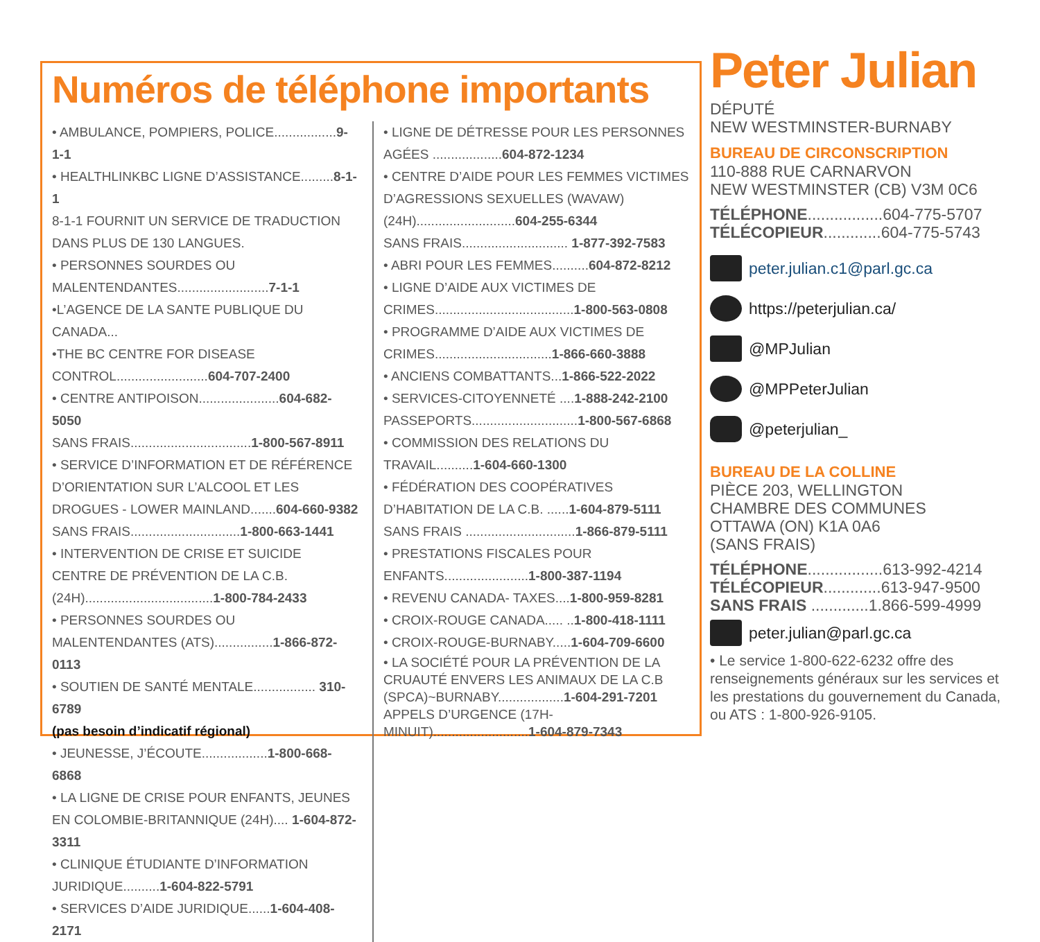Numéros de téléphone importants
• AMBULANCE, POMPIERS, POLICE.................9-1-1
• HEALTHLINKBC LIGNE D’ASSISTANCE.........8-1-1
8-1-1 FOURNIT UN SERVICE DE TRADUCTION DANS PLUS DE 130 LANGUES.
• PERSONNES SOURDES OU MALENTENDANTES.........................7-1-1
•L’AGENCE DE LA SANTE PUBLIQUE DU CANADA...
•THE BC CENTRE FOR DISEASE CONTROL.........................604-707-2400
• CENTRE ANTIPOISON......................604-682-5050
SANS FRAIS.................................1-800-567-8911
• SERVICE D’INFORMATION ET DE RÉFÉRENCE D’ORIENTATION SUR L’ALCOOL ET LES DROGUES - LOWER MAINLAND.......604-660-9382
SANS FRAIS..............................1-800-663-1441
• INTERVENTION DE CRISE ET SUICIDE CENTRE DE PRÉVENTION DE LA C.B. (24H)...................................1-800-784-2433
• PERSONNES SOURDES OU MALENTENDANTES (ATS)................1-866-872-0113
• SOUTIEN DE SANTÉ MENTALE................. 310-6789
(pas besoin d’indicatif régional)
• JEUNESSE, J’ÉCOUTE..................1-800-668-6868
• LA LIGNE DE CRISE POUR ENFANTS, JEUNES EN COLOMBIE-BRITANNIQUE (24H).... 1-604-872-3311
• CLINIQUE ÉTUDIANTE D’INFORMATION JURIDIQUE..........1-604-822-5791
• SERVICES D’AIDE JURIDIQUE......1-604-408-2171
• LIGNE DE DÉTRESSE POUR LES PERSONNES AGÉES ...................604-872-1234
• CENTRE D’AIDE POUR LES FEMMES VICTIMES D’AGRESSIONS SEXUELLES (WAVAW) (24H)...........................604-255-6344
SANS FRAIS............................. 1-877-392-7583
• ABRI POUR LES FEMMES..........604-872-8212
• LIGNE D’AIDE AUX VICTIMES DE CRIMES......................................1-800-563-0808
• PROGRAMME D’AIDE AUX VICTIMES DE CRIMES................................1-866-660-3888
• ANCIENS COMBATTANTS...1-866-522-2022
• SERVICES-CITOYENNETÉ ....1-888-242-2100
PASSEPORTS.............................1-800-567-6868
• COMMISSION DES RELATIONS DU TRAVAIL..........1-604-660-1300
• FÉDÉRATION DES COOPÉRATIVES D’HABITATION DE LA C.B. ......1-604-879-5111
SANS FRAIS ..............................1-866-879-5111
• PRESTATIONS FISCALES POUR ENFANTS.......................1-800-387-1194
• REVENU CANADA- TAXES....1-800-959-8281
• CROIX-ROUGE CANADA..... ..1-800-418-1111
• CROIX-ROUGE-BURNABY.....1-604-709-6600
• LA SOCIÉTÉ POUR LA PRÉVENTION DE LA CRUAUTÉ ENVERS LES ANIMAUX DE LA C.B (SPCA)~BURNABY..................1-604-291-7201 APPELS D’URGENCE (17H-MINUIT)..........................1-604-879-7343
Peter Julian
DÉPUTÉ
NEW WESTMINSTER-BURNABY
BUREAU DE CIRCONSCRIPTION
110-888 RUE CARNARVON
NEW WESTMINSTER (CB) V3M 0C6
TÉLÉPHONE.................604-775-5707
TÉLÉCOPIEUR.............604-775-5743
peter.julian.c1@parl.gc.ca
https://peterjulian.ca/
@MPJulian
@MPPeterJulian
@peterjulian_
BUREAU DE LA COLLINE
PIÈCE 203, WELLINGTON
CHAMBRE DES COMMUNES
OTTAWA (ON) K1A 0A6
(SANS FRAIS)
TÉLÉPHONE.................613-992-4214
TÉLÉCOPIEUR.............613-947-9500
SANS FRAIS .............1.866-599-4999
peter.julian@parl.gc.ca
• Le service 1-800-622-6232 offre des renseignements généraux sur les services et les prestations du gouvernement du Canada, ou ATS : 1-800-926-9105.